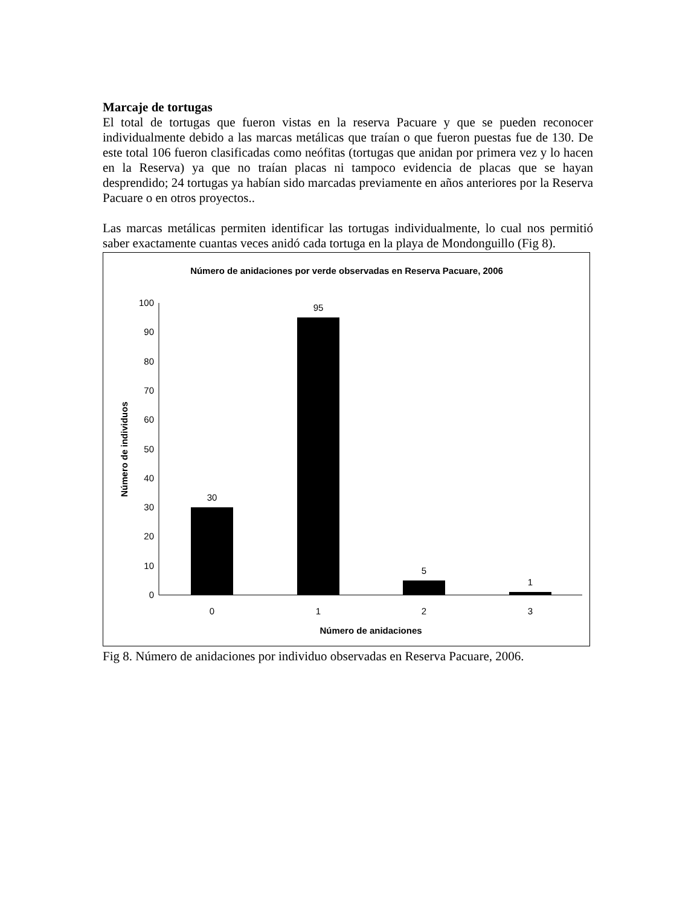Marcaje de tortugas
El total de tortugas que fueron vistas en la reserva Pacuare y que se pueden reconocer individualmente debido a las marcas metálicas que traían o que fueron puestas fue de 130. De este total 106 fueron clasificadas como neófitas (tortugas que anidan por primera vez y lo hacen en la Reserva) ya que no traían placas ni tampoco evidencia de placas que se hayan desprendido; 24 tortugas ya habían sido marcadas previamente en años anteriores por la Reserva Pacuare o en otros proyectos..
Las marcas metálicas permiten identificar las tortugas individualmente, lo cual nos permitió saber exactamente cuantas veces anidó cada tortuga en la playa de Mondonguillo (Fig 8).
Número de anidaciones por verde observadas en Reserva Pacuare, 2006
0
10
20
30
40
50
60
70
80
90
100
30
95
5
1
0
1
2
3
Número de anidaciones
Número de individuos
Fig 8. Número de anidaciones por individuo observadas en Reserva Pacuare, 2006.